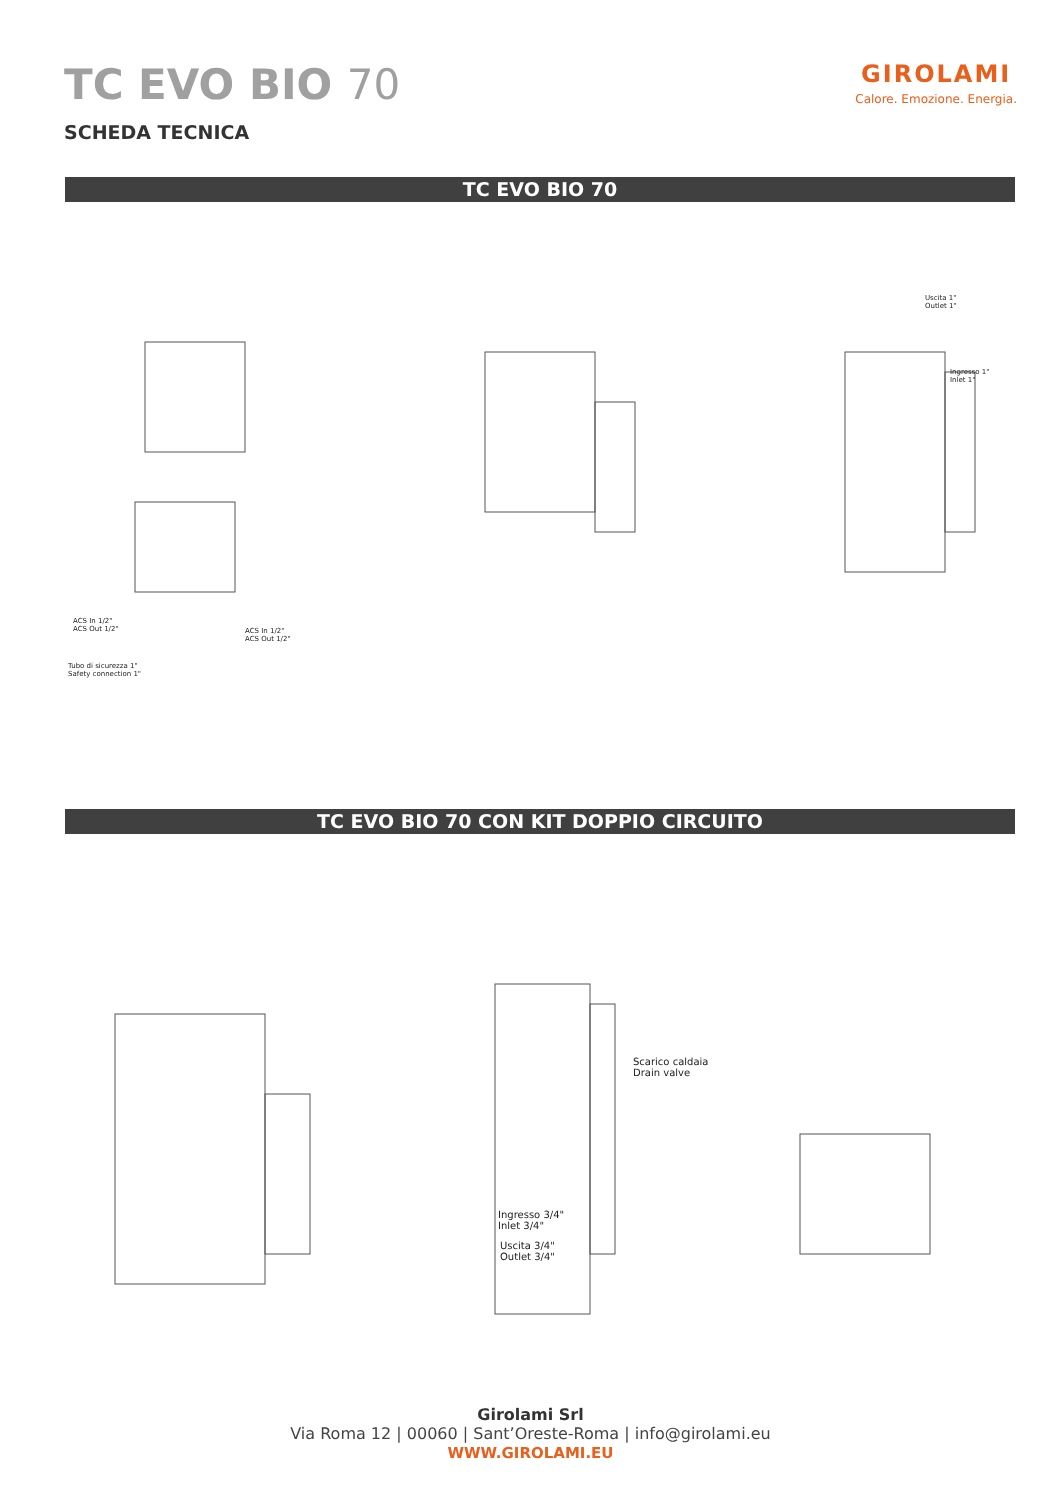TC EVO BIO 70
GIROLAMI
Calore. Emozione. Energia.
SCHEDA TECNICA
TC EVO BIO 70
ACS In 1/2"
ACS Out 1/2"
ACS In 1/2"
ACS Out 1/2"
Tubo di sicurezza 1"
Safety connection 1"
Uscita 1"
Outlet 1"
Ingresso 1"
Inlet 1"
TC EVO BIO 70 CON KIT DOPPIO CIRCUITO
Scarico caldaia
Drain valve
Ingresso 3/4"
Inlet 3/4"
Uscita 3/4"
Outlet 3/4"
Girolami Srl
Via Roma 12 | 00060 | Sant’Oreste-Roma | info@girolami.eu
WWW.GIROLAMI.EU